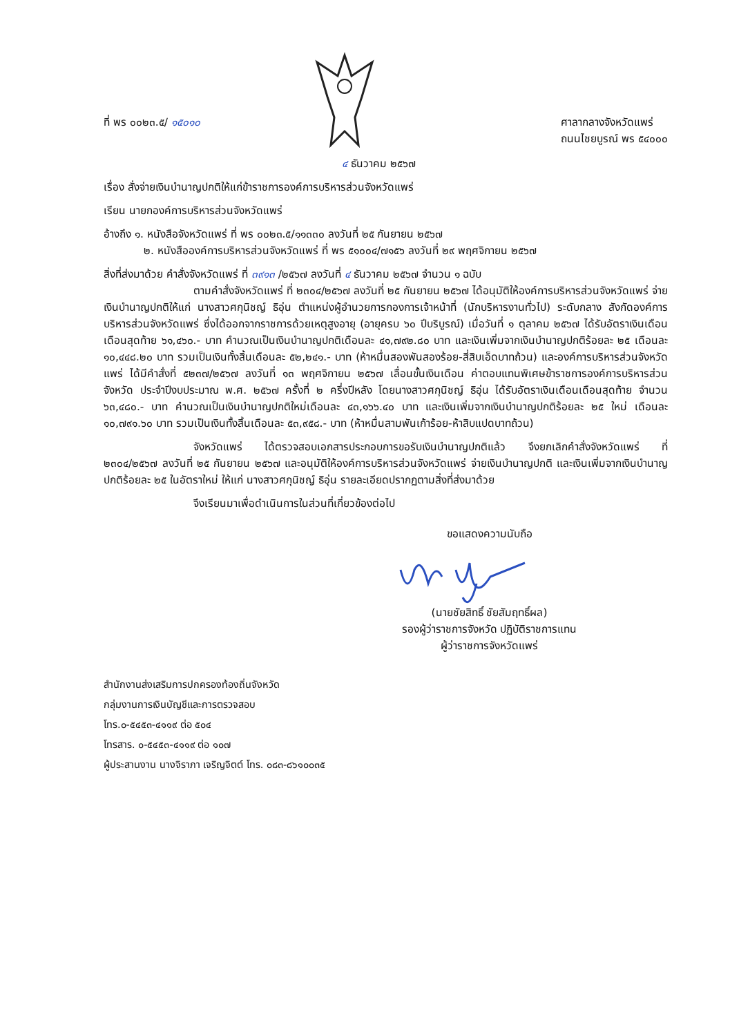ที่ พร ๐๐๒๓.๕/ ๑๕๐๑๐ ศาลากลางจังหวัดแพร่
ถนนไชยบูรณ์ พร ๕๔๐๐๐
๔ ธันวาคม ๒๕๖๗
เรื่อง สั่งจ่ายเงินบำนาญปกติให้แก่ข้าราชการองค์การบริหารส่วนจังหวัดแพร่
เรียน นายกองค์การบริหารส่วนจังหวัดแพร่
อ้างถึง ๑. หนังสือจังหวัดแพร่ ที่ พร ๐๐๒๓.๕/๑๑๓๓๐ ลงวันที่ ๒๕ กันยายน ๒๕๖๗
๒. หนังสือองค์การบริหารส่วนจังหวัดแพร่ ที่ พร ๕๑๐๐๔/๗๑๕๖ ลงวันที่ ๒๙ พฤศจิกายน ๒๕๖๗
สิ่งที่ส่งมาด้วย คำสั่งจังหวัดแพร่ ที่ ๓๙๑๓ /๒๕๖๗ ลงวันที่ ๔ ธันวาคม ๒๕๖๗ จำนวน ๑ ฉบับ
ตามคำสั่งจังหวัดแพร่ ที่ ๒๓๐๔/๒๕๖๗ ลงวันที่ ๒๕ กันยายน ๒๕๖๗ ได้อนุมัติให้องค์การบริหารส่วนจังหวัดแพร่ จ่ายเงินบำนาญปกติให้แก่ นางสาวศกุนิชญ์ ธิอุ่น ตำแหน่งผู้อำนวยการกองการเจ้าหน้าที่ (นักบริหารงานทั่วไป) ระดับกลาง สังกัดองค์การบริหารส่วนจังหวัดแพร่ ซึ่งได้ออกจากราชการด้วยเหตุสูงอายุ (อายุครบ ๖๐ ปีบริบูรณ์) เมื่อวันที่ ๑ ตุลาคม ๒๕๖๗ ได้รับอัตราเงินเดือนเดือนสุดท้าย ๖๑,๔๖๐.- บาท คำนวณเป็นเงินบำนาญปกติเดือนละ ๔๑,๗๙๒.๘๐ บาท และเงินเพิ่มจากเงินบำนาญปกติร้อยละ ๒๕ เดือนละ ๑๐,๔๔๘.๒๐ บาท รวมเป็นเงินทั้งสิ้นเดือนละ ๕๒,๒๔๑.- บาท (ห้าหมื่นสองพันสองร้อย-สี่สิบเอ็ดบาทถ้วน) และองค์การบริหารส่วนจังหวัดแพร่ ได้มีคำสั่งที่ ๕๒๓๗/๒๕๖๗ ลงวันที่ ๑๓ พฤศจิกายน ๒๕๖๗ เลื่อนขั้นเงินเดือน ค่าตอบแทนพิเศษข้าราชการองค์การบริหารส่วนจังหวัด ประจำปีงบประมาณ พ.ศ. ๒๕๖๗ ครั้งที่ ๒ ครึ่งปีหลัง โดยนางสาวศกุนิชญ์ ธิอุ่น ได้รับอัตราเงินเดือนเดือนสุดท้าย จำนวน ๖๓,๔๘๐.- บาท คำนวณเป็นเงินบำนาญปกติใหม่เดือนละ ๔๓,๑๖๖.๔๐ บาท และเงินเพิ่มจากเงินบำนาญปกติร้อยละ ๒๕ ใหม่ เดือนละ ๑๐,๗๙๑.๖๐ บาท รวมเป็นเงินทั้งสิ้นเดือนละ ๕๓,๙๕๘.- บาท (ห้าหมื่นสามพันเก้าร้อย-ห้าสิบแปดบาทถ้วน)
จังหวัดแพร่ ได้ตรวจสอบเอกสารประกอบการขอรับเงินบำนาญปกติแล้ว จึงยกเลิกคำสั่งจังหวัดแพร่ ที่ ๒๓๐๔/๒๕๖๗ ลงวันที่ ๒๕ กันยายน ๒๕๖๗ และอนุมัติให้องค์การบริหารส่วนจังหวัดแพร่ จ่ายเงินบำนาญปกติ และเงินเพิ่มจากเงินบำนาญปกติร้อยละ ๒๕ ในอัตราใหม่ ให้แก่ นางสาวศกุนิชญ์ ธิอุ่น รายละเอียดปรากฏตามสิ่งที่ส่งมาด้วย
จึงเรียนมาเพื่อดำเนินการในส่วนที่เกี่ยวข้องต่อไป
ขอแสดงความนับถือ
(นายชัยสิทธิ์ ชัยสัมฤทธิ์ผล)
รองผู้ว่าราชการจังหวัด ปฏิบัติราชการแทน
ผู้ว่าราชการจังหวัดแพร่
สำนักงานส่งเสริมการปกครองท้องถิ่นจังหวัด
กลุ่มงานการเงินบัญชีและการตรวจสอบ
โทร.๐-๕๔๕๓-๔๑๑๙ ต่อ ๕๐๔
โทรสาร. ๐-๕๔๕๓-๔๑๑๙ ต่อ ๑๐๗
ผู้ประสานงาน นางจิราภา เจริญจิตต์ โทร. ๐๘๓-๘๖๑๐๐๓๕